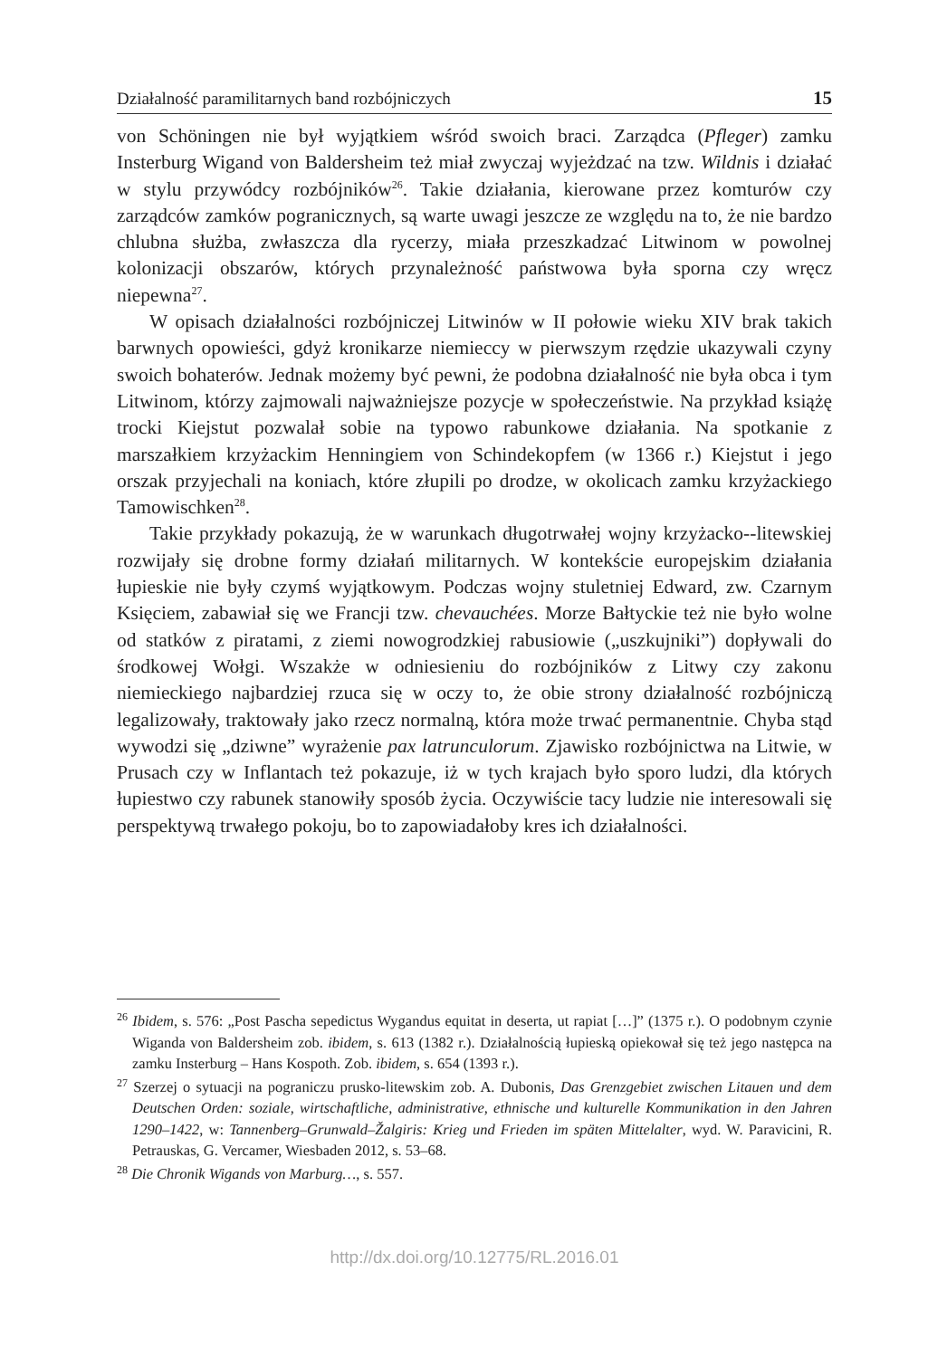Działalność paramilitarnych band rozbójniczych 15
von Schöningen nie był wyjątkiem wśród swoich braci. Zarządca (Pfleger) zamku Insterburg Wigand von Baldersheim też miał zwyczaj wyjeżdzać na tzw. Wildnis i działać w stylu przywódcy rozbójników<sup>26</sup>. Takie działania, kierowane przez komturów czy zarządców zamków pogranicznych, są warte uwagi jeszcze ze względu na to, że nie bardzo chlubna służba, zwłaszcza dla rycerzy, miała przeszkadzać Litwinom w powolnej kolonizacji obszarów, których przynależność państwowa była sporna czy wręcz niepewna<sup>27</sup>.
W opisach działalności rozbójniczej Litwinów w II połowie wieku XIV brak takich barwnych opowieści, gdyż kronikarze niemieccy w pierwszym rzędzie ukazywali czyny swoich bohaterów. Jednak możemy być pewni, że podobna działalność nie była obca i tym Litwinom, którzy zajmowali najważniejsze pozycje w społeczeństwie. Na przykład książę trocki Kiejstut pozwalał sobie na typowo rabunkowe działania. Na spotkanie z marszałkiem krzyżackim Henningiem von Schindekopfem (w 1366 r.) Kiejstut i jego orszak przyjechali na koniach, które złupili po drodze, w okolicach zamku krzyżackiego Tamowischken<sup>28</sup>.
Takie przykłady pokazują, że w warunkach długotrwałej wojny krzyżacko--litewskiej rozwijały się drobne formy działań militarnych. W kontekście europejskim działania łupieskie nie były czymś wyjątkowym. Podczas wojny stuletniej Edward, zw. Czarnym Księciem, zabawiał się we Francji tzw. chevauchées. Morze Bałtyckie też nie było wolne od statków z piratami, z ziemi nowogrodzkiej rabusiowie („uszkujniki”) dopływali do środkowej Wołgi. Wszakże w odniesieniu do rozbójników z Litwy czy zakonu niemieckiego najbardziej rzuca się w oczy to, że obie strony działalność rozbójniczą legalizowały, traktowały jako rzecz normalną, która może trwać permanentnie. Chyba stąd wywodzi się „dziwne” wyrażenie pax latrunculorum. Zjawisko rozbójnictwa na Litwie, w Prusach czy w Inflantach też pokazuje, iż w tych krajach było sporo ludzi, dla których łupiestwo czy rabunek stanowiły sposób życia. Oczywiście tacy ludzie nie interesowali się perspektywą trwałego pokoju, bo to zapowiadałoby kres ich działalności.
<sup>26</sup> Ibidem, s. 576: „Post Pascha sepedictus Wygandus equitat in deserta, ut rapiat […]” (1375 r.). O podobnym czynie Wiganda von Baldersheim zob. ibidem, s. 613 (1382 r.). Działalnością łupieską opiekował się też jego następca na zamku Insterburg – Hans Kospoth. Zob. ibidem, s. 654 (1393 r.).
<sup>27</sup> Szerzej o sytuacji na pograniczu prusko-litewskim zob. A. Dubonis, Das Grenzgebiet zwischen Litauen und dem Deutschen Orden: soziale, wirtschaftliche, administrative, ethnische und kulturelle Kommunikation in den Jahren 1290–1422, w: Tannenberg–Grunwald–Žalgiris: Krieg und Frieden im späten Mittelalter, wyd. W. Paravicini, R. Petrauskas, G. Vercamer, Wiesbaden 2012, s. 53–68.
<sup>28</sup> Die Chronik Wigands von Marburg…, s. 557.
http://dx.doi.org/10.12775/RL.2016.01